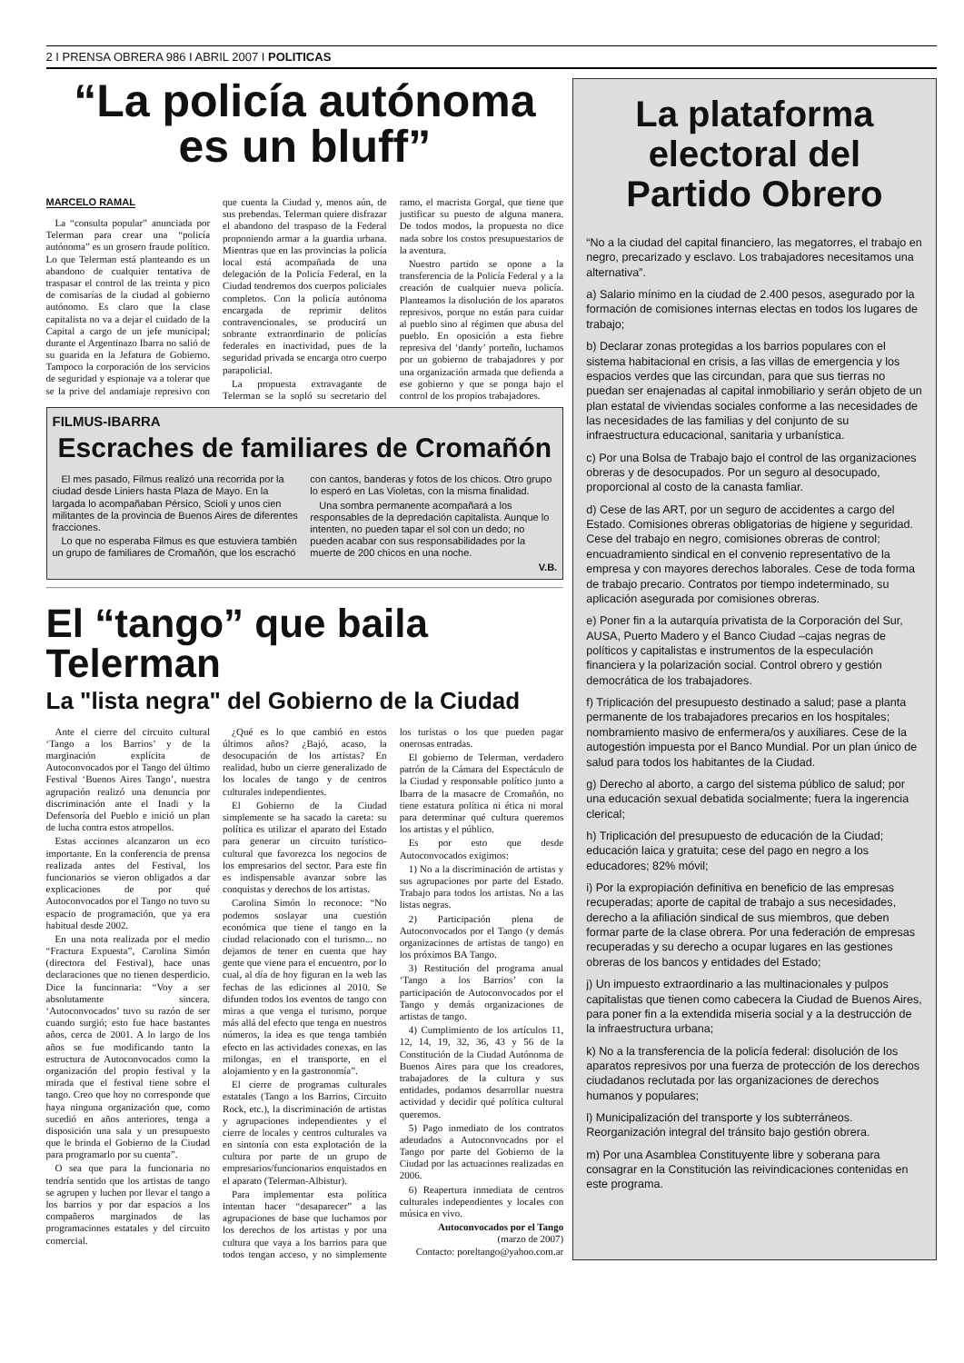2 I PRENSA OBRERA 986 I ABRIL 2007 I POLITICAS
“La policía autónoma es un bluff”
MARCELO RAMAL
La “consulta popular” anunciada por Telerman para crear una “policía autónoma” es un grosero fraude político. Lo que Telerman está planteando es un abandono de cualquier tentativa de traspasar el control de las treinta y pico de comisarías de la ciudad al gobierno autónomo. Es claro que la clase capitalista no va a dejar el cuidado de la Capital a cargo de un jefe municipal; durante el Argentinazo Ibarra no salió de su guarida en la Jefatura de Gobierno. Tampoco la corporación de los servicios de seguridad y espionaje va a tolerar que se la prive del andamiaje represivo con que cuenta la Ciudad y, menos aún, de sus prebendas. Telerman quiere disfrazar el abandono del traspaso de la Federal proponiendo armar a la guardia urbana. Mientras que en las provincias la policía local está acompañada de una delegación de la Policía Federal, en la Ciudad tendremos dos cuerpos policiales completos. Con la policía autónoma encargada de reprimir delitos contravencionales, se producirá un sobrante extraordinario de policías federales en inactividad, pues de la seguridad privada se encarga otro cuerpo parapolicial.
La propuesta extravagante de Telerman se la sopló su secretario del ramo, el macrista Gorgal, que tiene que justificar su puesto de alguna manera. De todos modos, la propuesta no dice nada sobre los costos presupuestarios de la aventura.
Nuestro partido se opone a la transferencia de la Policía Federal y a la creación de cualquier nueva policía. Planteamos la disolución de los aparatos represivos, porque no están para cuidar al pueblo sino al régimen que abusa del pueblo. En oposición a esta fiebre represiva del ‘dandy’ porteño, luchamos por un gobierno de trabajadores y por una organización armada que defienda a ese gobierno y que se ponga bajo el control de los propios trabajadores.
FILMUS-IBARRA
Escraches de familiares de Cromañón
El mes pasado, Filmus realizó una recorrida por la ciudad desde Liniers hasta Plaza de Mayo. En la largada lo acompañaban Pérsico, Scioli y unos cien militantes de la provincia de Buenos Aires de diferentes fracciones.
Lo que no esperaba Filmus es que estuviera también un grupo de familiares de Cromañón, que los escrachó con cantos, banderas y fotos de los chicos. Otro grupo lo esperó en Las Violetas, con la misma finalidad.
Una sombra permanente acompañará a los responsables de la depredación capitalista. Aunque lo intenten, no pueden tapar el sol con un dedo; no pueden acabar con sus responsabilidades por la muerte de 200 chicos en una noche.
V.B.
El “tango” que baila Telerman
La "lista negra" del Gobierno de la Ciudad
Ante el cierre del circuito cultural ‘Tango a los Barrios’ y de la marginación explícita de Autoconvocados por el Tango del último Festival ‘Buenos Aires Tango’, nuestra agrupación realizó una denuncia por discriminación ante el Inadi y la Defensoría del Pueblo e inició un plan de lucha contra estos atropellos.
Estas acciones alcanzaron un eco importante. En la conferencia de prensa realizada antes del Festival, los funcionarios se vieron obligados a dar explicaciones de por qué Autoconvocados por el Tango no tuvo su espacio de programación, que ya era habitual desde 2002.
En una nota realizada por el medio “Fractura Expuesta”, Carolina Simón (directora del Festival), hace unas declaraciones que no tienen desperdicio. Dice la funcionaria: “Voy a ser absolutamente sincera. ‘Autoconvocados’ tuvo su razón de ser cuando surgió; esto fue hace bastantes años, cerca de 2001. A lo largo de los años se fue modificando tanto la estructura de Autoconvocados como la organización del propio festival y la mirada que el festival tiene sobre el tango. Creo que hoy no corresponde que haya ninguna organización que, como sucedió en años anteriores, tenga a disposición una sala y un presupuesto que le brinda el Gobierno de la Ciudad para programarlo por su cuenta”.
O sea que para la funcionaria no tendría sentido que los artistas de tango se agrupen y luchen por llevar el tango a los barrios y por dar espacios a los compañeros marginados de las programaciones estatales y del circuito comercial.
¿Qué es lo que cambió en estos últimos años? ¿Bajó, acaso, la desocupación de los artistas? En realidad, hubo un cierre generalizado de los locales de tango y de centros culturales independientes.
El Gobierno de la Ciudad simplemente se ha sacado la careta: su política es utilizar el aparato del Estado para generar un circuito turístico-cultural que favorezca los negocios de los empresarios del sector. Para este fin es indispensable avanzar sobre las conquistas y derechos de los artistas.
Carolina Simón lo reconoce: “No podemos soslayar una cuestión económica que tiene el tango en la ciudad relacionado con el turismo... no dejamos de tener en cuenta que hay gente que viene para el encuentro, por lo cual, al día de hoy figuran en la web las fechas de las ediciones al 2010. Se difunden todos los eventos de tango con miras a que venga el turismo, porque más allá del efecto que tenga en nuestros números, la idea es que tenga también efecto en las actividades conexas, en las milongas, en el transporte, en el alojamiento y en la gastronomía”.
El cierre de programas culturales estatales (Tango a los Barrios, Circuito Rock, etc.), la discriminación de artistas y agrupaciones independientes y el cierre de locales y centros culturales va en sintonía con esta explotación de la cultura por parte de un grupo de empresarios/funcionarios enquistados en el aparato (Telerman-Albistur).
Para implementar esta política intentan hacer “desaparecer” a las agrupaciones de base que luchamos por los derechos de los artistas y por una cultura que vaya a los barrios para que todos tengan acceso, y no simplemente los turistas o los que pueden pagar onerosas entradas.
El gobierno de Telerman, verdadero patrón de la Cámara del Espectáculo de la Ciudad y responsable político junto a Ibarra de la masacre de Cromañón, no tiene estatura política ni ética ni moral para determinar qué cultura queremos los artistas y el público.
Es por esto que desde Autoconvocados exigimos:
1) No a la discriminación de artistas y sus agrupaciones por parte del Estado. Trabajo para todos los artistas. No a las listas negras.
2) Participación plena de Autoconvocados por el Tango (y demás organizaciones de artistas de tango) en los próximos BA Tango.
3) Restitución del programa anual ‘Tango a los Barrios’ con la participación de Autoconvocados por el Tango y demás organizaciones de artistas de tango.
4) Cumplimiento de los artículos 11, 12, 14, 19, 32, 36, 43 y 56 de la Constitución de la Ciudad Autónoma de Buenos Aires para que los creadores, trabajadores de la cultura y sus entidades, podamos desarrollar nuestra actividad y decidir qué política cultural queremos.
5) Pago inmediato de los contratos adeudados a Autoconvocados por el Tango por parte del Gobierno de la Ciudad por las actuaciones realizadas en 2006.
6) Reapertura inmediata de centros culturales independientes y locales con música en vivo.
Autoconvocados por el Tango
(marzo de 2007)
Contacto: poreltango@yahoo.com.ar
La plataforma electoral del Partido Obrero
“No a la ciudad del capital financiero, las megatorres, el trabajo en negro, precarizado y esclavo. Los trabajadores necesitamos una alternativa”.
a) Salario mínimo en la ciudad de 2.400 pesos, asegurado por la formación de comisiones internas electas en todos los lugares de trabajo;
b) Declarar zonas protegidas a los barrios populares con el sistema habitacional en crisis, a las villas de emergencia y los espacios verdes que las circundan, para que sus tierras no puedan ser enajenadas al capital inmobiliario y serán objeto de un plan estatal de viviendas sociales conforme a las necesidades de las necesidades de las familias y del conjunto de su infraestructura educacional, sanitaria y urbanística.
c) Por una Bolsa de Trabajo bajo el control de las organizaciones obreras y de desocupados. Por un seguro al desocupado, proporcional al costo de la canasta famliar.
d) Cese de las ART, por un seguro de accidentes a cargo del Estado. Comisiones obreras obligatorias de higiene y seguridad. Cese del trabajo en negro, comisiones obreras de control; encuadramiento sindical en el convenio representativo de la empresa y con mayores derechos laborales. Cese de toda forma de trabajo precario. Contratos por tiempo indeterminado, su aplicación asegurada por comisiones obreras.
e) Poner fin a la autarquía privatista de la Corporación del Sur, AUSA, Puerto Madero y el Banco Ciudad –cajas negras de políticos y capitalistas e instrumentos de la especulación financiera y la polarización social. Control obrero y gestión democrática de los trabajadores.
f) Triplicación del presupuesto destinado a salud; pase a planta permanente de los trabajadores precarios en los hospitales; nombramiento masivo de enfermera/os y auxiliares. Cese de la autogestión impuesta por el Banco Mundial. Por un plan único de salud para todos los habitantes de la Ciudad.
g) Derecho al aborto, a cargo del sistema público de salud; por una educación sexual debatida socialmente; fuera la ingerencia clerical;
h) Triplicación del presupuesto de educación de la Ciudad; educación laica y gratuita; cese del pago en negro a los educadores; 82% móvil;
i) Por la expropiación definitiva en beneficio de las empresas recuperadas; aporte de capital de trabajo a sus necesidades, derecho a la afiliación sindical de sus miembros, que deben formar parte de la clase obrera. Por una federación de empresas recuperadas y su derecho a ocupar lugares en las gestiones obreras de los bancos y entidades del Estado;
j) Un impuesto extraordinario a las multinacionales y pulpos capitalistas que tienen como cabecera la Ciudad de Buenos Aires, para poner fin a la extendida miseria social y a la destrucción de la infraestructura urbana;
k) No a la transferencia de la policía federal: disolución de los aparatos represivos por una fuerza de protección de los derechos ciudadanos reclutada por las organizaciones de derechos humanos y populares;
l) Municipalización del transporte y los subterráneos. Reorganización integral del tránsito bajo gestión obrera.
m) Por una Asamblea Constituyente libre y soberana para consagrar en la Constitución las reivindicaciones contenidas en este programa.